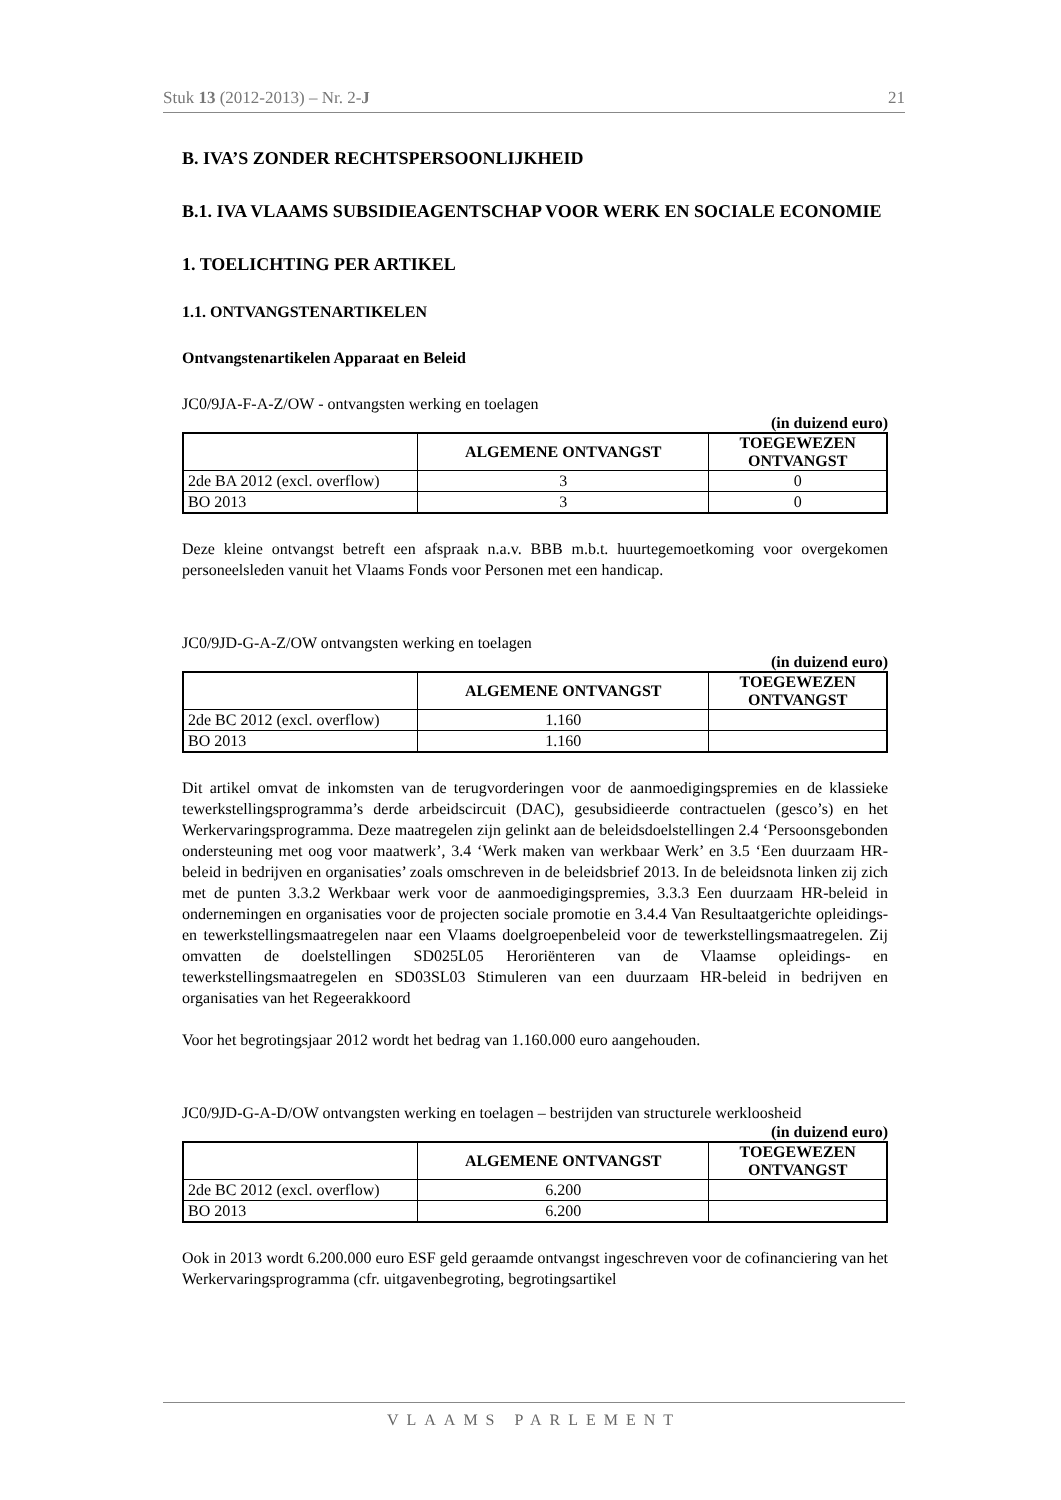Stuk 13 (2012-2013) – Nr. 2-J 21
B. IVA’S ZONDER RECHTSPERSOONLIJKHEID
B.1. IVA VLAAMS SUBSIDIEAGENTSCHAP VOOR WERK EN SOCIALE ECONOMIE
1. TOELICHTING PER ARTIKEL
1.1. ONTVANGSTENARTIKELEN
Ontvangstenartikelen Apparaat en Beleid
JC0/9JA-F-A-Z/OW - ontvangsten werking en toelagen
(in duizend euro)
| | ALGEMENE ONTVANGST | TOEGEWEZEN ONTVANGST |
| --- | --- | --- |
| 2de BA 2012 (excl. overflow) | 3 | 0 |
| BO 2013 | 3 | 0 |
Deze kleine ontvangst betreft een afspraak n.a.v. BBB m.b.t. huurtegemoetkoming voor overgekomen personeelsleden vanuit het Vlaams Fonds voor Personen met een handicap.
JC0/9JD-G-A-Z/OW ontvangsten werking en toelagen
(in duizend euro)
| | ALGEMENE ONTVANGST | TOEGEWEZEN ONTVANGST |
| --- | --- | --- |
| 2de BC 2012 (excl. overflow) | 1.160 | |
| BO 2013 | 1.160 | |
Dit artikel omvat de inkomsten van de terugvorderingen voor de aanmoedigingspremies en de klassieke tewerkstellingsprogramma’s derde arbeidscircuit (DAC), gesubsidieerde contractuelen (gesco’s) en het Werkervaringsprogramma. Deze maatregelen zijn gelinkt aan de beleidsdoelstellingen 2.4 ‘Persoonsgebonden ondersteuning met oog voor maatwerk’, 3.4 ‘Werk maken van werkbaar Werk’ en 3.5 ‘Een duurzaam HR-beleid in bedrijven en organisaties’ zoals omschreven in de beleidsbrief 2013. In de beleidsnota linken zij zich met de punten 3.3.2 Werkbaar werk voor de aanmoedigingspremies, 3.3.3 Een duurzaam HR-beleid in ondernemingen en organisaties voor de projecten sociale promotie en 3.4.4 Van Resultaatgerichte opleidings- en tewerkstellingsmaatregelen naar een Vlaams doelgroepenbeleid voor de tewerkstellingsmaatregelen. Zij omvatten de doelstellingen SD025L05 Heroriënteren van de Vlaamse opleidings- en tewerkstellingsmaatregelen en SD03SL03 Stimuleren van een duurzaam HR-beleid in bedrijven en organisaties van het Regeerakkoord
Voor het begrotingsjaar 2012 wordt het bedrag van 1.160.000 euro aangehouden.
JC0/9JD-G-A-D/OW ontvangsten werking en toelagen – bestrijden van structurele werkloosheid
(in duizend euro)
| | ALGEMENE ONTVANGST | TOEGEWEZEN ONTVANGST |
| --- | --- | --- |
| 2de BC 2012 (excl. overflow) | 6.200 | |
| BO 2013 | 6.200 | |
Ook in 2013 wordt 6.200.000 euro ESF geld geraamde ontvangst ingeschreven voor de cofinanciering van het Werkervaringsprogramma (cfr. uitgavenbegroting, begrotingsartikel
VLAAMS PARLEMENT